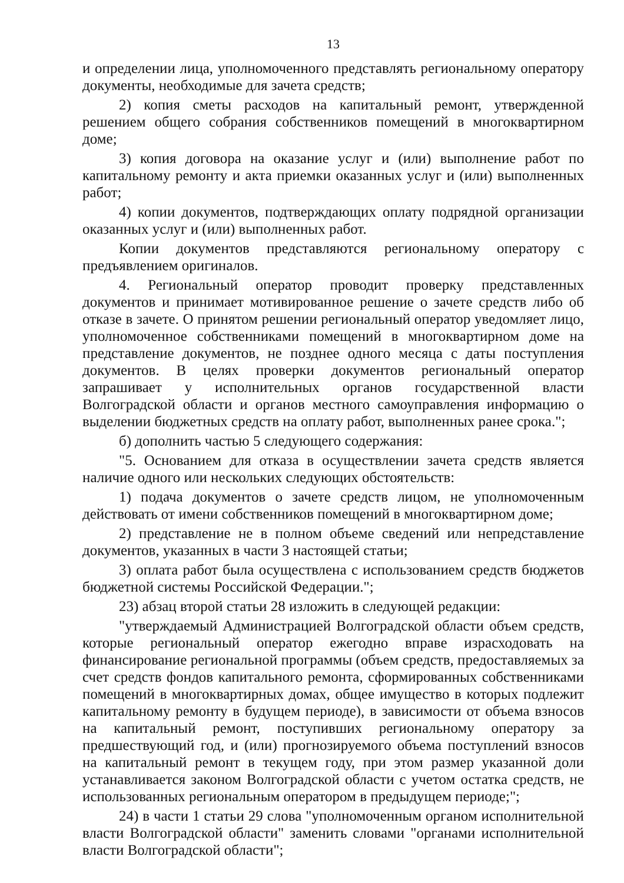13
и определении лица, уполномоченного представлять региональному оператору документы, необходимые для зачета средств;
2) копия сметы расходов на капитальный ремонт, утвержденной решением общего собрания собственников помещений в многоквартирном доме;
3) копия договора на оказание услуг и (или) выполнение работ по капитальному ремонту и акта приемки оказанных услуг и (или) выполненных работ;
4) копии документов, подтверждающих оплату подрядной организации оказанных услуг и (или) выполненных работ.
Копии документов представляются региональному оператору с предъявлением оригиналов.
4. Региональный оператор проводит проверку представленных документов и принимает мотивированное решение о зачете средств либо об отказе в зачете. О принятом решении региональный оператор уведомляет лицо, уполномоченное собственниками помещений в многоквартирном доме на представление документов, не позднее одного месяца с даты поступления документов. В целях проверки документов региональный оператор запрашивает у исполнительных органов государственной власти Волгоградской области и органов местного самоуправления информацию о выделении бюджетных средств на оплату работ, выполненных ранее срока.";
б) дополнить частью 5 следующего содержания:
"5. Основанием для отказа в осуществлении зачета средств является наличие одного или нескольких следующих обстоятельств:
1) подача документов о зачете средств лицом, не уполномоченным действовать от имени собственников помещений в многоквартирном доме;
2) представление не в полном объеме сведений или непредставление документов, указанных в части 3 настоящей статьи;
3) оплата работ была осуществлена с использованием средств бюджетов бюджетной системы Российской Федерации.";
23) абзац второй статьи 28 изложить в следующей редакции:
"утверждаемый Администрацией Волгоградской области объем средств, которые региональный оператор ежегодно вправе израсходовать на финансирование региональной программы (объем средств, предоставляемых за счет средств фондов капитального ремонта, сформированных собственниками помещений в многоквартирных домах, общее имущество в которых подлежит капитальному ремонту в будущем периоде), в зависимости от объема взносов на капитальный ремонт, поступивших региональному оператору за предшествующий год, и (или) прогнозируемого объема поступлений взносов на капитальный ремонт в текущем году, при этом размер указанной доли устанавливается законом Волгоградской области с учетом остатка средств, не использованных региональным оператором в предыдущем периоде;";
24) в части 1 статьи 29 слова "уполномоченным органом исполнительной власти Волгоградской области" заменить словами "органами исполнительной власти Волгоградской области";